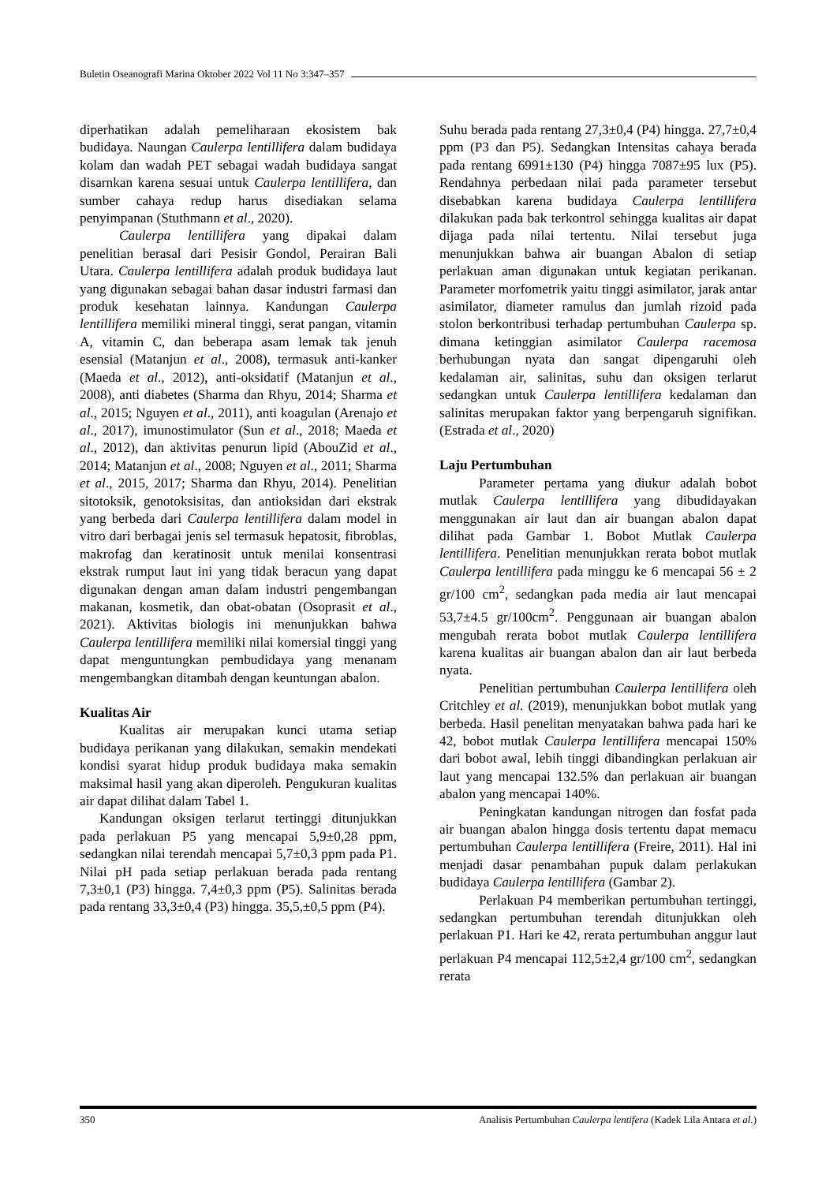Buletin Oseanografi Marina Oktober 2022 Vol 11 No 3:347–357
diperhatikan adalah pemeliharaan ekosistem bak budidaya. Naungan Caulerpa lentillifera dalam budidaya kolam dan wadah PET sebagai wadah budidaya sangat disarnkan karena sesuai untuk Caulerpa lentillifera, dan sumber cahaya redup harus disediakan selama penyimpanan (Stuthmann et al., 2020).
Caulerpa lentillifera yang dipakai dalam penelitian berasal dari Pesisir Gondol, Perairan Bali Utara. Caulerpa lentillifera adalah produk budidaya laut yang digunakan sebagai bahan dasar industri farmasi dan produk kesehatan lainnya. Kandungan Caulerpa lentillifera memiliki mineral tinggi, serat pangan, vitamin A, vitamin C, dan beberapa asam lemak tak jenuh esensial (Matanjun et al., 2008), termasuk anti-kanker (Maeda et al., 2012), anti-oksidatif (Matanjun et al., 2008), anti diabetes (Sharma dan Rhyu, 2014; Sharma et al., 2015; Nguyen et al., 2011), anti koagulan (Arenajo et al., 2017), imunostimulator (Sun et al., 2018; Maeda et al., 2012), dan aktivitas penurun lipid (AbouZid et al., 2014; Matanjun et al., 2008; Nguyen et al., 2011; Sharma et al., 2015, 2017; Sharma dan Rhyu, 2014). Penelitian sitotoksik, genotoksisitas, dan antioksidan dari ekstrak yang berbeda dari Caulerpa lentillifera dalam model in vitro dari berbagai jenis sel termasuk hepatosit, fibroblas, makrofag dan keratinosit untuk menilai konsentrasi ekstrak rumput laut ini yang tidak beracun yang dapat digunakan dengan aman dalam industri pengembangan makanan, kosmetik, dan obat-obatan (Osoprasit et al., 2021). Aktivitas biologis ini menunjukkan bahwa Caulerpa lentillifera memiliki nilai komersial tinggi yang dapat menguntungkan pembudidaya yang menanam mengembangkan ditambah dengan keuntungan abalon.
Kualitas Air
Kualitas air merupakan kunci utama setiap budidaya perikanan yang dilakukan, semakin mendekati kondisi syarat hidup produk budidaya maka semakin maksimal hasil yang akan diperoleh. Pengukuran kualitas air dapat dilihat dalam Tabel 1.
Kandungan oksigen terlarut tertinggi ditunjukkan pada perlakuan P5 yang mencapai 5,9±0,28 ppm, sedangkan nilai terendah mencapai 5,7±0,3 ppm pada P1. Nilai pH pada setiap perlakuan berada pada rentang 7,3±0,1 (P3) hingga. 7,4±0,3 ppm (P5). Salinitas berada pada rentang 33,3±0,4 (P3) hingga. 35,5,±0,5 ppm (P4).
Suhu berada pada rentang 27,3±0,4 (P4) hingga. 27,7±0,4 ppm (P3 dan P5). Sedangkan Intensitas cahaya berada pada rentang 6991±130 (P4) hingga 7087±95 lux (P5). Rendahnya perbedaan nilai pada parameter tersebut disebabkan karena budidaya Caulerpa lentillifera dilakukan pada bak terkontrol sehingga kualitas air dapat dijaga pada nilai tertentu. Nilai tersebut juga menunjukkan bahwa air buangan Abalon di setiap perlakuan aman digunakan untuk kegiatan perikanan. Parameter morfometrik yaitu tinggi asimilator, jarak antar asimilator, diameter ramulus dan jumlah rizoid pada stolon berkontribusi terhadap pertumbuhan Caulerpa sp. dimana ketinggian asimilator Caulerpa racemosa berhubungan nyata dan sangat dipengaruhi oleh kedalaman air, salinitas, suhu dan oksigen terlarut sedangkan untuk Caulerpa lentillifera kedalaman dan salinitas merupakan faktor yang berpengaruh signifikan. (Estrada et al., 2020)
Laju Pertumbuhan
Parameter pertama yang diukur adalah bobot mutlak Caulerpa lentillifera yang dibudidayakan menggunakan air laut dan air buangan abalon dapat dilihat pada Gambar 1. Bobot Mutlak Caulerpa lentillifera. Penelitian menunjukkan rerata bobot mutlak Caulerpa lentillifera pada minggu ke 6 mencapai 56 ± 2 gr/100 cm<sup>2</sup>, sedangkan pada media air laut mencapai 53,7±4.5 gr/100cm<sup>2</sup>. Penggunaan air buangan abalon mengubah rerata bobot mutlak Caulerpa lentillifera karena kualitas air buangan abalon dan air laut berbeda nyata.
Penelitian pertumbuhan Caulerpa lentillifera oleh Critchley et al. (2019), menunjukkan bobot mutlak yang berbeda. Hasil penelitan menyatakan bahwa pada hari ke 42, bobot mutlak Caulerpa lentillifera mencapai 150% dari bobot awal, lebih tinggi dibandingkan perlakuan air laut yang mencapai 132.5% dan perlakuan air buangan abalon yang mencapai 140%.
Peningkatan kandungan nitrogen dan fosfat pada air buangan abalon hingga dosis tertentu dapat memacu pertumbuhan Caulerpa lentillifera (Freire, 2011). Hal ini menjadi dasar penambahan pupuk dalam perlakukan budidaya Caulerpa lentillifera (Gambar 2).
Perlakuan P4 memberikan pertumbuhan tertinggi, sedangkan pertumbuhan terendah ditunjukkan oleh perlakuan P1. Hari ke 42, rerata pertumbuhan anggur laut perlakuan P4 mencapai 112,5±2,4 gr/100 cm<sup>2</sup>, sedangkan rerata
350 Analisis Pertumbuhan Caulerpa lentifera (Kadek Lila Antara et al.)